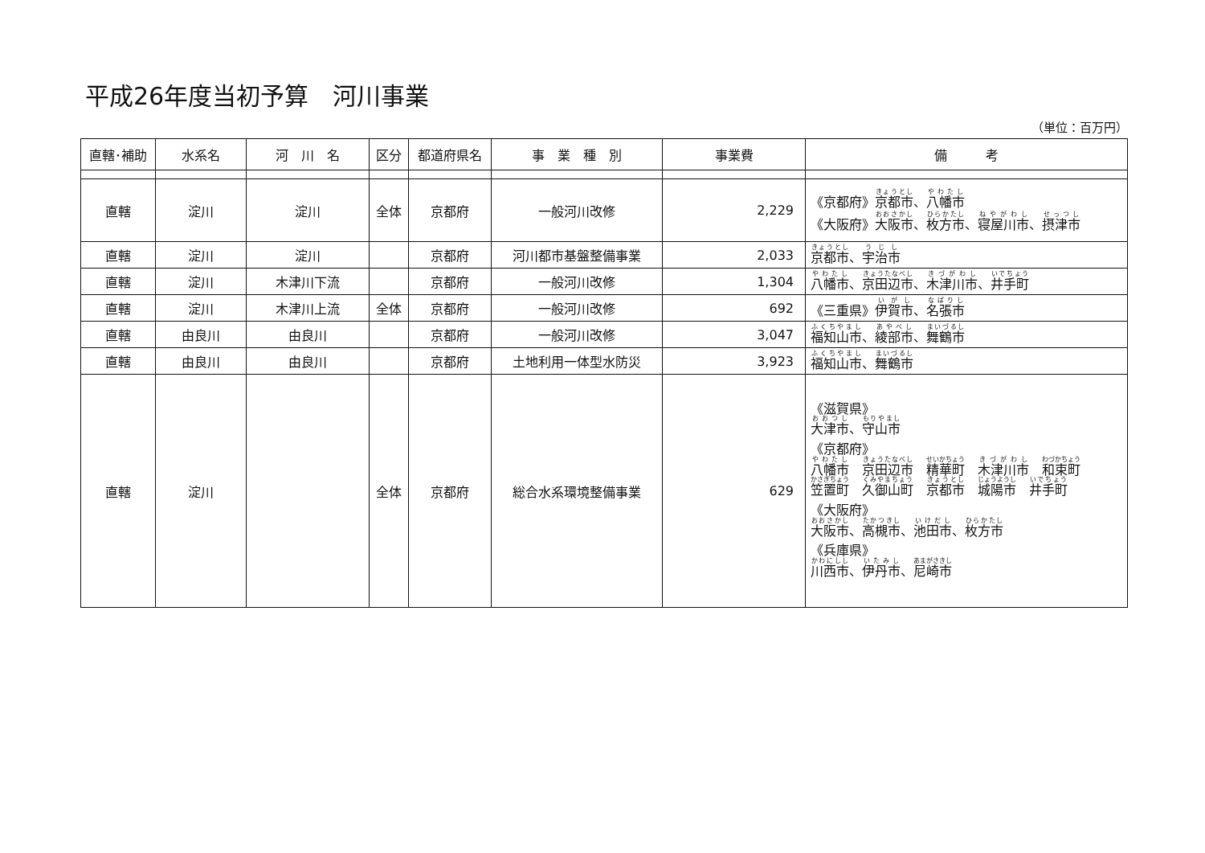平成26年度当初予算　河川事業
（単位：百万円）
| 直轄･補助 | 水系名 | 河 川 名 | 区分 | 都道府県名 | 事 業 種 別 | 事業費 | 備 考 |
| --- | --- | --- | --- | --- | --- | --- | --- |
| 直轄 | 淀川 | 淀川 | 全体 | 京都府 | 一般河川改修 | 2,229 | 《京都府》 京都市 、 八幡市 《大阪府》 大阪市 、 枚方市 、 寝屋川市 、 摂津市 |
| 直轄 | 淀川 | 淀川 | | 京都府 | 河川都市基盤整備事業 | 2,033 | 京都市 、 宇治市 |
| 直轄 | 淀川 | 木津川下流 | | 京都府 | 一般河川改修 | 1,304 | 八幡市 、 京田辺市 、 木津川市 、 井手町 |
| 直轄 | 淀川 | 木津川上流 | 全体 | 京都府 | 一般河川改修 | 692 | 《三重県》 伊賀市 、 名張市 |
| 直轄 | 由良川 | 由良川 | | 京都府 | 一般河川改修 | 3,047 | 福知山市 、 綾部市 、 舞鶴市 |
| 直轄 | 由良川 | 由良川 | | 京都府 | 土地利用一体型水防災 | 3,923 | 福知山市 、 舞鶴市 |
| 直轄 | 淀川 | | 全体 | 京都府 | 総合水系環境整備事業 | 629 | 《滋賀県》 大津市 、 守山市 《京都府》 八幡市 京田辺市 精華町 木津川市 和束町 笠置町 久御山町 京都市 城陽市 井手町 《大阪府》 大阪市 、 高槻市 、 池田市 、 枚方市 《兵庫県》 川西市 、 伊丹市 、 尼崎市 |